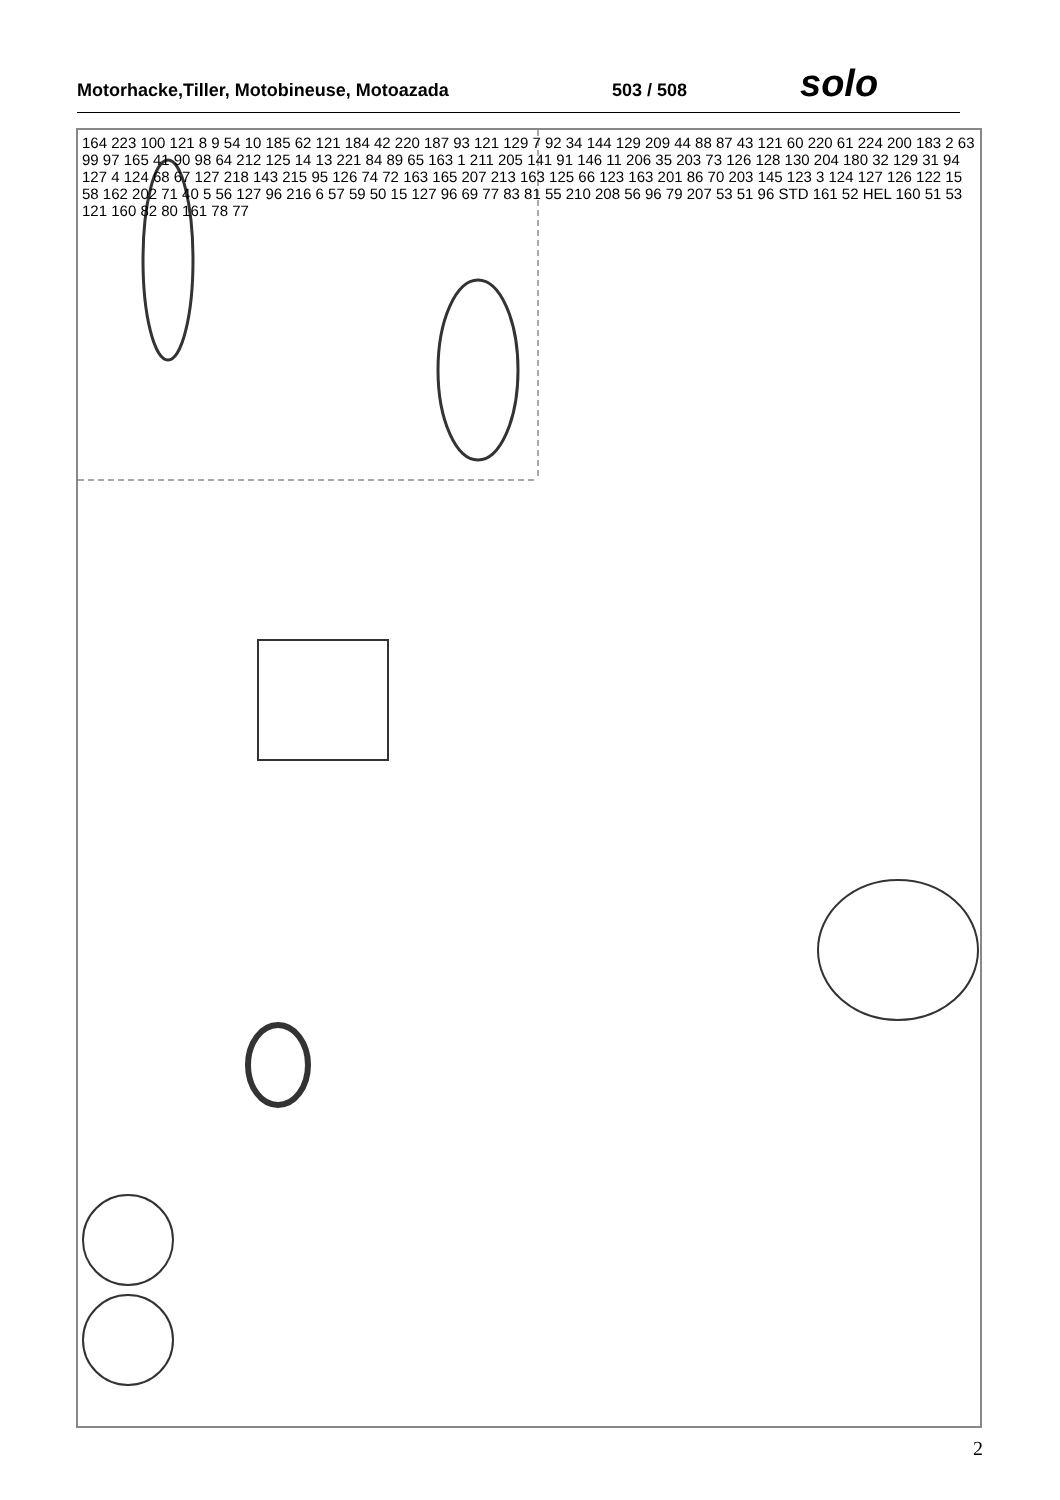Motorhacke,Tiller, Motobineuse, Motoazada
503 / 508 solo
164 223 100 121 8 9 54 10 185 62 121 184 42 220 187 93 121 129 7 92 34 144 129 209 44 88 87 43 121 60 220 61 224 200 183 2 63 99 97 165 41 90 98 64 212 125 14 13 221 84 89 65 163 1 211 205 141 91 146 11 206 35 203 73 126 128 130 204 180 32 129 31 94 127 4 124 68 67 127 218 143 215 95 126 74 72 163 165 207 213 163 125 66 123 163 201 86 70 203 145 123 3 124 127 126 122 15 58 162 202 71 40 5 56 127 96 216 6 57 59 50 15 127 96 69 77 83 81 55 210 208 56 96 79 207 53 51 96 STD 161 52 HEL 160 51 53 121 160 82 80 161 78 77
2